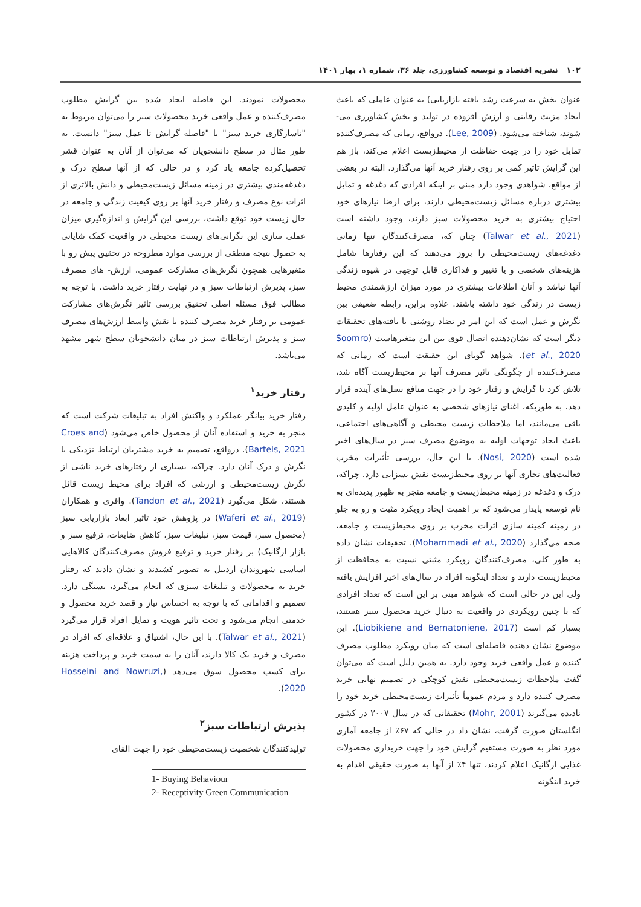۱۰۲ نشریه اقتصاد و توسعه کشاورزی، جلد ۳۶، شماره ۱، بهار ۱۴۰۱
عنوان بخش به سرعت رشد یافته بازاریابی) به عنوان عاملی که باعث ایجاد مزیت رقابتی و ارزش افزوده در تولید و بخش کشاورزی می- شوند، شناخته می‌شود. (Lee, 2009). درواقع، زمانی که مصرف‌کننده تمایل خود را در جهت حفاظت از محیط‌زیست اعلام می‌کند، باز هم این گرایش تاثیر کمی بر روی رفتار خرید آنها می‌گذارد. البته در بعضی از مواقع، شواهدی وجود دارد مبنی بر اینکه افرادی که دغدغه و تمایل بیشتری درباره مسائل زیست‌محیطی دارند، برای ارضا نیازهای خود احتیاج بیشتری به خرید محصولات سبز دارند، وجود داشته است (Talwar et al., 2021) چنان که، مصرف‌کنندگان تنها زمانی دغدغه‌های زیست‌محیطی را بروز می‌دهند که این رفتارها شامل هزینه‌های شخصی و یا تغییر و فداکاری قابل توجهی در شیوه زندگی آنها نباشد و آنان اطلاعات بیشتری در مورد میزان ارزشمندی محیط زیست در زندگی خود داشته باشند. علاوه براین، رابطه ضعیفی بین نگرش و عمل است که این امر در تضاد روشنی با یافته‌های تحقیقات دیگر است که نشان‌دهنده اتصال قوی بین این متغیرهاست (Soomro et al., 2020). شواهد گویای این حقیقت است که زمانی که مصرف‌کننده از چگونگی تاثیر مصرف آنها بر محیط‌زیست آگاه شد، تلاش کرد تا گرایش و رفتار خود را در جهت منافع نسل‌های آینده قرار دهد. به طوریکه، اغنای نیازهای شخصی به عنوان عامل اولیه و کلیدی باقی می‌مانند، اما ملاحظات زیست محیطی و آگاهی‌های اجتماعی، باعث ایجاد توجهات اولیه به موضوع مصرف سبز در سال‌های اخیر شده است (Nosi, 2020). با این حال، بررسی تأثیرات مخرب فعالیت‌های تجاری آنها بر روی محیط‌زیست نقش بسزایی دارد. چراکه، درک و دغدغه در زمینه محیط‌زیست و جامعه منجر به ظهور پدیده‌ای به نام توسعه پایدار می‌شود که بر اهمیت ایجاد رویکرد مثبت و رو به جلو در زمینه کمینه سازی اثرات مخرب بر روی محیط‌زیست و جامعه، صحه می‌گذارد (Mohammadi et al., 2020). تحقیقات نشان داده به طور کلی، مصرف‌کنندگان رویکرد مثبتی نسبت به محافظت از محیط‌زیست دارند و تعداد اینگونه افراد در سال‌های اخیر افزایش یافته ولی این در حالی است که شواهد مبنی بر این است که تعداد افرادی که با چنین رویکردی در واقعیت به دنبال خرید محصول سبز هستند، بسیار کم است (Liobikiene and Bernatoniene, 2017). این موضوع نشان دهنده فاصله‌ای است که میان رویکرد مطلوب مصرف کننده و عمل واقعی خرید وجود دارد. به همین دلیل است که می‌توان گفت ملاحظات زیست‌محیطی نقش کوچکی در تصمیم نهایی خرید مصرف کننده دارد و مردم عموماً تأثیرات زیست‌محیطی خرید خود را نادیده می‌گیرند (Mohr, 2001) تحقیقاتی که در سال ۲۰۰۷ در کشور انگلستان صورت گرفت، نشان داد در حالی که ۶۷٪ از جامعه آماری مورد نظر به صورت مستقیم گرایش خود را جهت خریداری محصولات غذایی ارگانیک اعلام کردند، تنها ۴٪ از آنها به صورت حقیقی اقدام به خرید اینگونه
محصولات نمودند. این فاصله ایجاد شده بین گرایش مطلوب مصرف‌کننده و عمل واقعی خرید محصولات سبز را می‌توان مربوط به "ناسازگاری خرید سبز" یا "فاصله گرایش تا عمل سبز" دانست. به طور مثال در سطح دانشجویان که می‌توان از آنان به عنوان قشر تحصیل‌کرده جامعه یاد کرد و در حالی که از آنها سطح درک و دغدغه‌مندی بیشتری در زمینه مسائل زیست‌محیطی و دانش بالاتری از اثرات نوع مصرف و رفتار خرید آنها بر روی کیفیت زندگی و جامعه در حال زیست خود توقع داشت، بررسی این گرایش و اندازه‌گیری میزان عملی سازی این نگرانی‌های زیست محیطی در واقعیت کمک شایانی به حصول نتیجه منطقی از بررسی موارد مطروحه در تحقیق پیش رو با متغیرهایی همچون نگرش‌های مشارکت عمومی، ارزش- های مصرف سبز، پذیرش ارتباطات سبز و در نهایت رفتار خرید داشت. با توجه به مطالب فوق مسئله اصلی تحقیق بررسی تاثیر نگرش‌های مشارکت عمومی بر رفتار خرید مصرف کننده با نقش واسط ارزش‌های مصرف سبز و پذیرش ارتباطات سبز در میان دانشجویان سطح شهر مشهد می‌باشد.
رفتار خرید<sup>۱</sup>
رفتار خرید بیانگر عملکرد و واکنش افراد به تبلیغات شرکت است که منجر به خرید و استفاده آنان از محصول خاص می‌شود (Croes and Bartels, 2021). درواقع، تصمیم به خرید مشتریان ارتباط نزدیکی با نگرش و درک آنان دارد. چراکه، بسیاری از رفتارهای خرید ناشی از نگرش زیست‌محیطی و ارزشی که افراد برای محیط زیست قائل هستند، شکل می‌گیرد (Tandon et al., 2021). وافری و همکاران (Waferi et al., 2019) در پژوهش خود تاثیر ابعاد بازاریابی سبز (محصول سبز، قیمت سبز، تبلیغات سبز، کاهش ضایعات، ترفیع سبز و بازار ارگانیک) بر رفتار خرید و ترفیع فروش مصرف‌کنندگان کالاهایی اساسی شهروندان اردبیل به تصویر کشیدند و نشان دادند که رفتار خرید به محصولات و تبلیغات سبزی که انجام می‌گیرد، بستگی دارد. تصمیم و اقداماتی که با توجه به احساس نیاز و قصد خرید محصول و خدمتی انجام می‌شود و تحت تاثیر هویت و تمایل افراد قرار می‌گیرد (Talwar et al., 2021). با این حال، اشتیاق و علاقه‌ای که افراد در مصرف و خرید یک کالا دارند، آنان را به سمت خرید و پرداخت هزینه برای کسب محصول سوق می‌دهد (Hosseini and Nowruzi, 2020).
پذیرش ارتباطات سبز<sup>۲</sup>
تولیدکنندگان شخصیت زیست‌محیطی خود را جهت القای
1- Buying Behaviour
2- Receptivity Green Communication